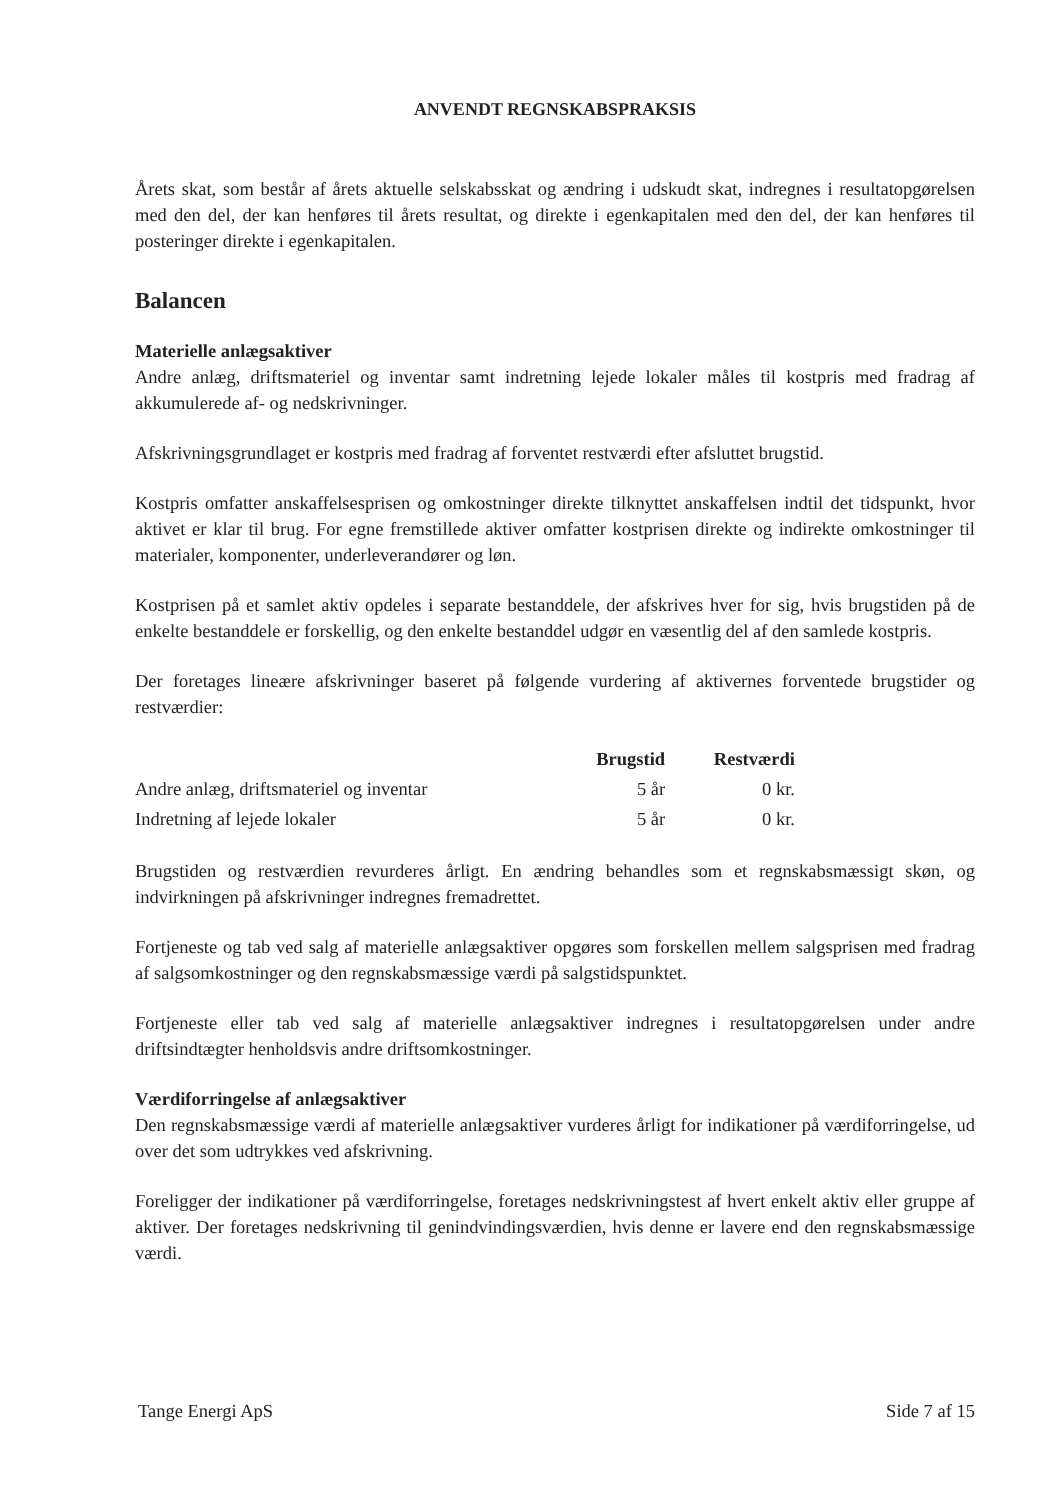ANVENDT REGNSKABSPRAKSIS
Årets skat, som består af årets aktuelle selskabsskat og ændring i udskudt skat, indregnes i resultatopgørelsen med den del, der kan henføres til årets resultat, og direkte i egenkapitalen med den del, der kan henføres til posteringer direkte i egenkapitalen.
Balancen
Materielle anlægsaktiver
Andre anlæg, driftsmateriel og inventar samt indretning lejede lokaler måles til kostpris med fradrag af akkumulerede af- og nedskrivninger.
Afskrivningsgrundlaget er kostpris med fradrag af forventet restværdi efter afsluttet brugstid.
Kostpris omfatter anskaffelsesprisen og omkostninger direkte tilknyttet anskaffelsen indtil det tidspunkt, hvor aktivet er klar til brug. For egne fremstillede aktiver omfatter kostprisen direkte og indirekte omkostninger til materialer, komponenter, underleverandører og løn.
Kostprisen på et samlet aktiv opdeles i separate bestanddele, der afskrives hver for sig, hvis brugstiden på de enkelte bestanddele er forskellig, og den enkelte bestanddel udgør en væsentlig del af den samlede kostpris.
Der foretages lineære afskrivninger baseret på følgende vurdering af aktivernes forventede brugstider og restværdier:
| | Brugstid | Restværdi |
| --- | --- | --- |
| Andre anlæg, driftsmateriel og inventar | 5 år | 0 kr. |
| Indretning af lejede lokaler | 5 år | 0 kr. |
Brugstiden og restværdien revurderes årligt. En ændring behandles som et regnskabsmæssigt skøn, og indvirkningen på afskrivninger indregnes fremadrettet.
Fortjeneste og tab ved salg af materielle anlægsaktiver opgøres som forskellen mellem salgsprisen med fradrag af salgsomkostninger og den regnskabsmæssige værdi på salgstidspunktet.
Fortjeneste eller tab ved salg af materielle anlægsaktiver indregnes i resultatopgørelsen under andre driftsindtægter henholdsvis andre driftsomkostninger.
Værdiforringelse af anlægsaktiver
Den regnskabsmæssige værdi af materielle anlægsaktiver vurderes årligt for indikationer på værdiforringelse, ud over det som udtrykkes ved afskrivning.
Foreligger der indikationer på værdiforringelse, foretages nedskrivningstest af hvert enkelt aktiv eller gruppe af aktiver. Der foretages nedskrivning til genindvindingsværdien, hvis denne er lavere end den regnskabsmæssige værdi.
Tange Energi ApS Side 7 af 15